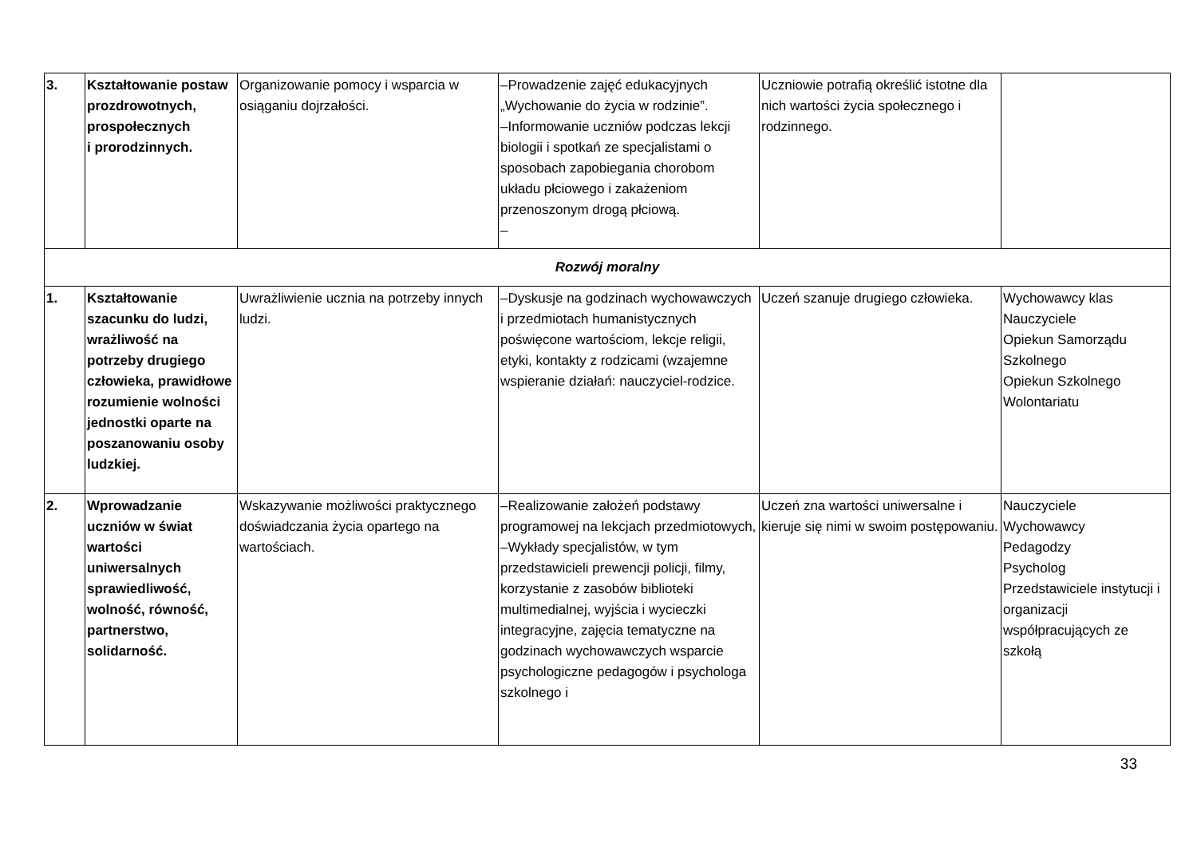| 3. | Kształtowanie postaw prozdrowotnych, prospołecznych i prorodzinnych. | Organizowanie pomocy i wsparcia w osiąganiu dojrzałości. | –Prowadzenie zajęć edukacyjnych „Wychowanie do życia w rodzinie”. –Informowanie uczniów podczas lekcji biologii i spotkań ze specjalistami o sposobach zapobiegania chorobom układu płciowego i zakażeniom przenoszonym drogą płciową. – | Uczniowie potrafią określić istotne dla nich wartości życia społecznego i rodzinnego. | |
| Rozwój moralny | | | | | |
| 1. | Kształtowanie szacunku do ludzi, wrażliwość na potrzeby drugiego człowieka, prawidłowe rozumienie wolności jednostki oparte na poszanowaniu osoby ludzkiej. | Uwrażliwienie ucznia na potrzeby innych ludzi. | –Dyskusje na godzinach wychowawczych i przedmiotach humanistycznych poświęcone wartościom, lekcje religii, etyki, kontakty z rodzicami (wzajemne wspieranie działań: nauczyciel-rodzice. | Uczeń szanuje drugiego człowieka. | Wychowawcy klas Nauczyciele Opiekun Samorządu Szkolnego Opiekun Szkolnego Wolontariatu |
| 2. | Wprowadzanie uczniów w świat wartości uniwersalnych sprawiedliwość, wolność, równość, partnerstwo, solidarność. | Wskazywanie możliwości praktycznego doświadczania życia opartego na wartościach. | –Realizowanie założeń podstawy programowej na lekcjach przedmiotowych, –Wykłady specjalistów, w tym przedstawicieli prewencji policji, filmy, korzystanie z zasobów biblioteki multimedialnej, wyjścia i wycieczki integracyjne, zajęcia tematyczne na godzinach wychowawczych wsparcie psychologiczne pedagogów i psychologa szkolnego i | Uczeń zna wartości uniwersalne i kieruje się nimi w swoim postępowaniu. | Nauczyciele Wychowawcy Pedagodzy Psycholog Przedstawiciele instytucji i organizacji współpracujących ze szkołą |
33